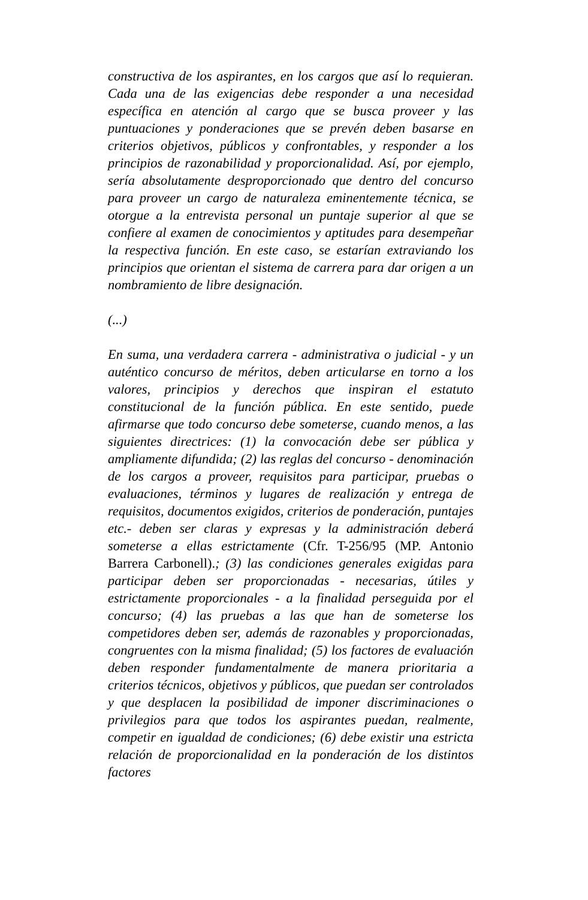constructiva de los aspirantes, en los cargos que así lo requieran. Cada una de las exigencias debe responder a una necesidad específica en atención al cargo que se busca proveer y las puntuaciones y ponderaciones que se prevén deben basarse en criterios objetivos, públicos y confrontables, y responder a los principios de razonabilidad y proporcionalidad. Así, por ejemplo, sería absolutamente desproporcionado que dentro del concurso para proveer un cargo de naturaleza eminentemente técnica, se otorgue a la entrevista personal un puntaje superior al que se confiere al examen de conocimientos y aptitudes para desempeñar la respectiva función. En este caso, se estarían extraviando los principios que orientan el sistema de carrera para dar origen a un nombramiento de libre designación.
(...)
En suma, una verdadera carrera - administrativa o judicial - y un auténtico concurso de méritos, deben articularse en torno a los valores, principios y derechos que inspiran el estatuto constitucional de la función pública. En este sentido, puede afirmarse que todo concurso debe someterse, cuando menos, a las siguientes directrices: (1) la convocación debe ser pública y ampliamente difundida; (2) las reglas del concurso - denominación de los cargos a proveer, requisitos para participar, pruebas o evaluaciones, términos y lugares de realización y entrega de requisitos, documentos exigidos, criterios de ponderación, puntajes etc.- deben ser claras y expresas y la administración deberá someterse a ellas estrictamente (Cfr. T-256/95 (MP. Antonio Barrera Carbonell).; (3) las condiciones generales exigidas para participar deben ser proporcionadas - necesarias, útiles y estrictamente proporcionales - a la finalidad perseguida por el concurso; (4) las pruebas a las que han de someterse los competidores deben ser, además de razonables y proporcionadas, congruentes con la misma finalidad; (5) los factores de evaluación deben responder fundamentalmente de manera prioritaria a criterios técnicos, objetivos y públicos, que puedan ser controlados y que desplacen la posibilidad de imponer discriminaciones o privilegios para que todos los aspirantes puedan, realmente, competir en igualdad de condiciones; (6) debe existir una estricta relación de proporcionalidad en la ponderación de los distintos factores